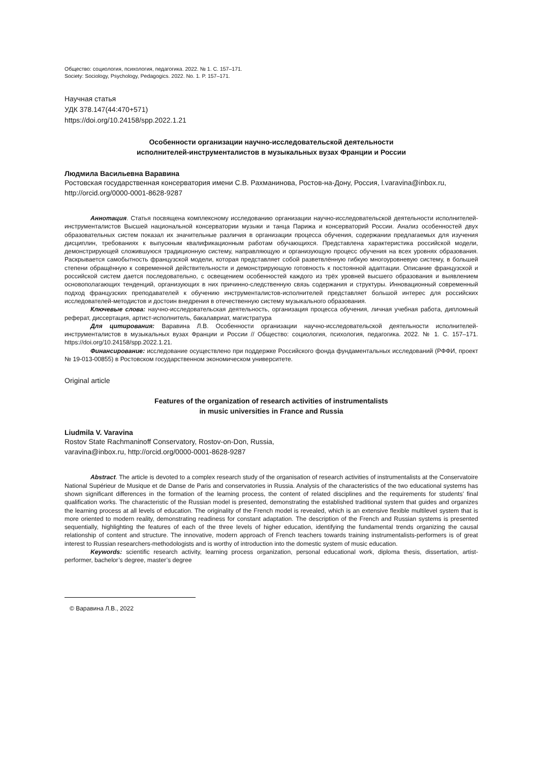Общество: социология, психология, педагогика. 2022. № 1. С. 157–171.
Society: Sociology, Psychology, Pedagogics. 2022. No. 1. P. 157–171.
Научная статья
УДК 378.147(44:470+571)
https://doi.org/10.24158/spp.2022.1.21
Особенности организации научно-исследовательской деятельности
исполнителей-инструменталистов в музыкальных вузах Франции и России
Людмила Васильевна Варавина
Ростовская государственная консерватория имени С.В. Рахманинова, Ростов-на-Дону, Россия, l.varavina@inbox.ru, http://orcid.org/0000-0001-8628-9287
Аннотация. Статья посвящена комплексному исследованию организации научно-исследовательской деятельности исполнителей-инструменталистов Высшей национальной консерватории музыки и танца Парижа и консерваторий России. Анализ особенностей двух образовательных систем показал их значительные различия в организации процесса обучения, содержании предлагаемых для изучения дисциплин, требованиях к выпускным квалификационным работам обучающихся. Представлена характеристика российской модели, демонстрирующей сложившуюся традиционную систему, направляющую и организующую процесс обучения на всех уровнях образования. Раскрывается самобытность французской модели, которая представляет собой разветвлённую гибкую многоуровневую систему, в большей степени обращённую к современной действительности и демонстрирующую готовность к постоянной адаптации. Описание французской и российской систем дается последовательно, с освещением особенностей каждого из трёх уровней высшего образования и выявлением основополагающих тенденций, организующих в них причинно-следственную связь содержания и структуры. Инновационный современный подход французских преподавателей к обучению инструменталистов-исполнителей представляет большой интерес для российских исследователей-методистов и достоин внедрения в отечественную систему музыкального образования.
Ключевые слова: научно-исследовательская деятельность, организация процесса обучения, личная учебная работа, дипломный реферат, диссертация, артист-исполнитель, бакалавриат, магистратура
Для цитирования: Варавина Л.В. Особенности организации научно-исследовательской деятельности исполнителей-инструменталистов в музыкальных вузах Франции и России // Общество: социология, психология, педагогика. 2022. № 1. С. 157–171. https://doi.org/10.24158/spp.2022.1.21.
Финансирование: исследование осуществлено при поддержке Российского фонда фундаментальных исследований (РФФИ, проект № 19-013-00855) в Ростовском государственном экономическом университете.
Original article
Features of the organization of research activities of instrumentalists
in music universities in France and Russia
Liudmila V. Varavina
Rostov State Rachmaninoff Conservatory, Rostov-on-Don, Russia,
varavina@inbox.ru, http://orcid.org/0000-0001-8628-9287
Abstract. The article is devoted to a complex research study of the organisation of research activities of instrumentalists at the Conservatoire National Supérieur de Musique et de Danse de Paris and conservatories in Russia. Analysis of the characteristics of the two educational systems has shown significant differences in the formation of the learning process, the content of related disciplines and the requirements for students’ final qualification works. The characteristic of the Russian model is presented, demonstrating the established traditional system that guides and organizes the learning process at all levels of education. The originality of the French model is revealed, which is an extensive flexible multilevel system that is more oriented to modern reality, demonstrating readiness for constant adaptation. The description of the French and Russian systems is presented sequentially, highlighting the features of each of the three levels of higher education, identifying the fundamental trends organizing the causal relationship of content and structure. The innovative, modern approach of French teachers towards training instrumentalists-performers is of great interest to Russian researchers-methodologists and is worthy of introduction into the domestic system of music education.
Keywords: scientific research activity, learning process organization, personal educational work, diploma thesis, dissertation, artist-performer, bachelor’s degree, master’s degree
© Варавина Л.В., 2022